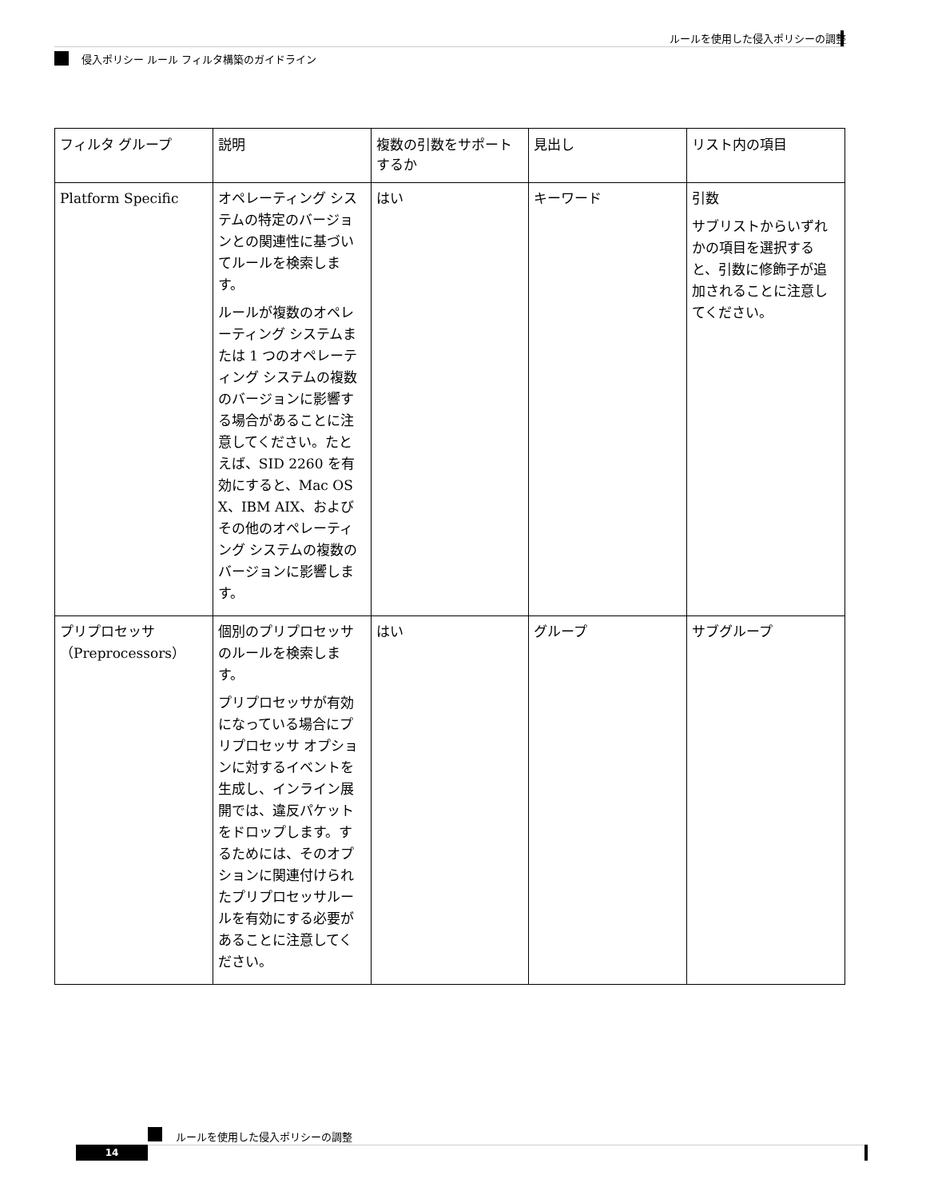ルールを使用した侵入ポリシーの調整
侵入ポリシー ルール フィルタ構築のガイドライン
| フィルタ グループ | 説明 | 複数の引数をサポートするか | 見出し | リスト内の項目 |
| --- | --- | --- | --- | --- |
| Platform Specific | オペレーティング システムの特定のバージョンとの関連性に基づいてルールを検索します。 ルールが複数のオペレーティング システムまたは 1 つのオペレーティング システムの複数のバージョンに影響する場合があることに注意してください。たとえば、SID 2260 を有効にすると、Mac OS X、IBM AIX、およびその他のオペレーティング システムの複数のバージョンに影響します。 | はい | キーワード | 引数 サブリストからいずれかの項目を選択すると、引数に修飾子が追加されることに注意してください。 |
| プリプロセッサ（Preprocessors） | 個別のプリプロセッサのルールを検索します。 プリプロセッサが有効になっている場合にプリプロセッサ オプションに対するイベントを生成し、インライン展開では、違反パケットをドロップします。するためには、そのオプションに関連付けられたプリプロセッサルールを有効にする必要があることに注意してください。 | はい | グループ | サブグループ |
ルールを使用した侵入ポリシーの調整
14